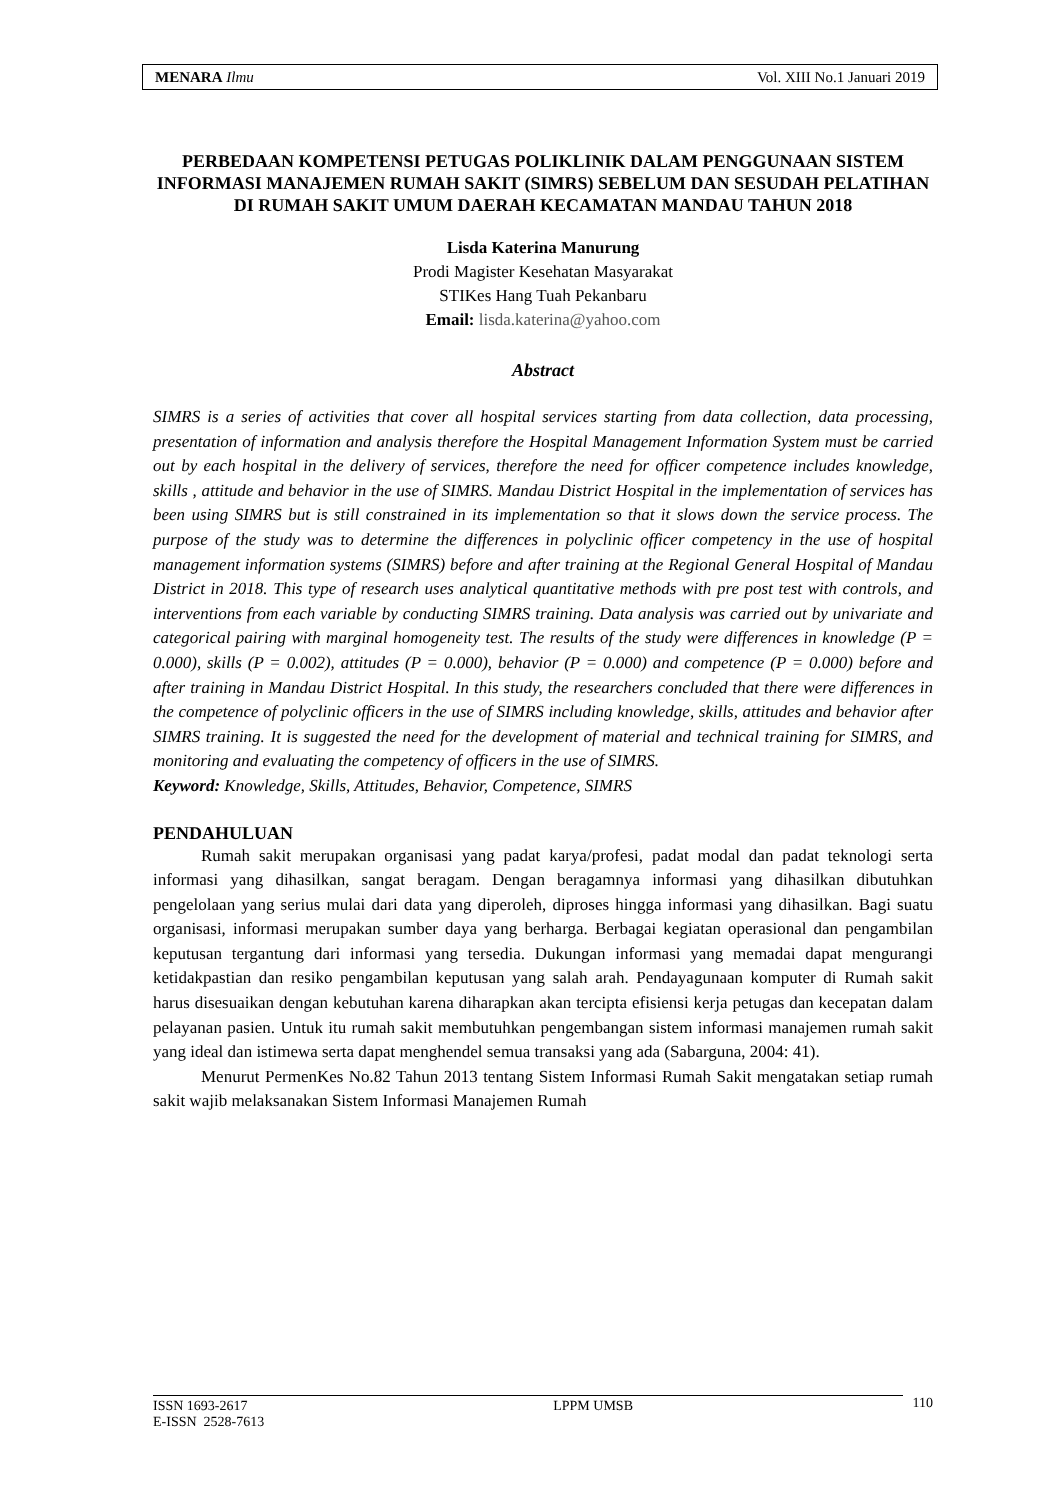MENARA Ilmu Vol. XIII No.1 Januari 2019
PERBEDAAN KOMPETENSI PETUGAS POLIKLINIK DALAM PENGGUNAAN SISTEM INFORMASI MANAJEMEN RUMAH SAKIT (SIMRS) SEBELUM DAN SESUDAH PELATIHAN DI RUMAH SAKIT UMUM DAERAH KECAMATAN MANDAU TAHUN 2018
Lisda Katerina Manurung
Prodi Magister Kesehatan Masyarakat
STIKes Hang Tuah Pekanbaru
Email: lisda.katerina@yahoo.com
Abstract
SIMRS is a series of activities that cover all hospital services starting from data collection, data processing, presentation of information and analysis therefore the Hospital Management Information System must be carried out by each hospital in the delivery of services, therefore the need for officer competence includes knowledge, skills , attitude and behavior in the use of SIMRS. Mandau District Hospital in the implementation of services has been using SIMRS but is still constrained in its implementation so that it slows down the service process. The purpose of the study was to determine the differences in polyclinic officer competency in the use of hospital management information systems (SIMRS) before and after training at the Regional General Hospital of Mandau District in 2018. This type of research uses analytical quantitative methods with pre post test with controls, and interventions from each variable by conducting SIMRS training. Data analysis was carried out by univariate and categorical pairing with marginal homogeneity test. The results of the study were differences in knowledge (P = 0.000), skills (P = 0.002), attitudes (P = 0.000), behavior (P = 0.000) and competence (P = 0.000) before and after training in Mandau District Hospital. In this study, the researchers concluded that there were differences in the competence of polyclinic officers in the use of SIMRS including knowledge, skills, attitudes and behavior after SIMRS training. It is suggested the need for the development of material and technical training for SIMRS, and monitoring and evaluating the competency of officers in the use of SIMRS.
Keyword: Knowledge, Skills, Attitudes, Behavior, Competence, SIMRS
PENDAHULUAN
Rumah sakit merupakan organisasi yang padat karya/profesi, padat modal dan padat teknologi serta informasi yang dihasilkan, sangat beragam. Dengan beragamnya informasi yang dihasilkan dibutuhkan pengelolaan yang serius mulai dari data yang diperoleh, diproses hingga informasi yang dihasilkan. Bagi suatu organisasi, informasi merupakan sumber daya yang berharga. Berbagai kegiatan operasional dan pengambilan keputusan tergantung dari informasi yang tersedia. Dukungan informasi yang memadai dapat mengurangi ketidakpastian dan resiko pengambilan keputusan yang salah arah. Pendayagunaan komputer di Rumah sakit harus disesuaikan dengan kebutuhan karena diharapkan akan tercipta efisiensi kerja petugas dan kecepatan dalam pelayanan pasien. Untuk itu rumah sakit membutuhkan pengembangan sistem informasi manajemen rumah sakit yang ideal dan istimewa serta dapat menghendel semua transaksi yang ada (Sabarguna, 2004: 41).
Menurut PermenKes No.82 Tahun 2013 tentang Sistem Informasi Rumah Sakit mengatakan setiap rumah sakit wajib melaksanakan Sistem Informasi Manajemen Rumah
ISSN 1693-2617
E-ISSN 2528-7613 LPPM UMSB
110